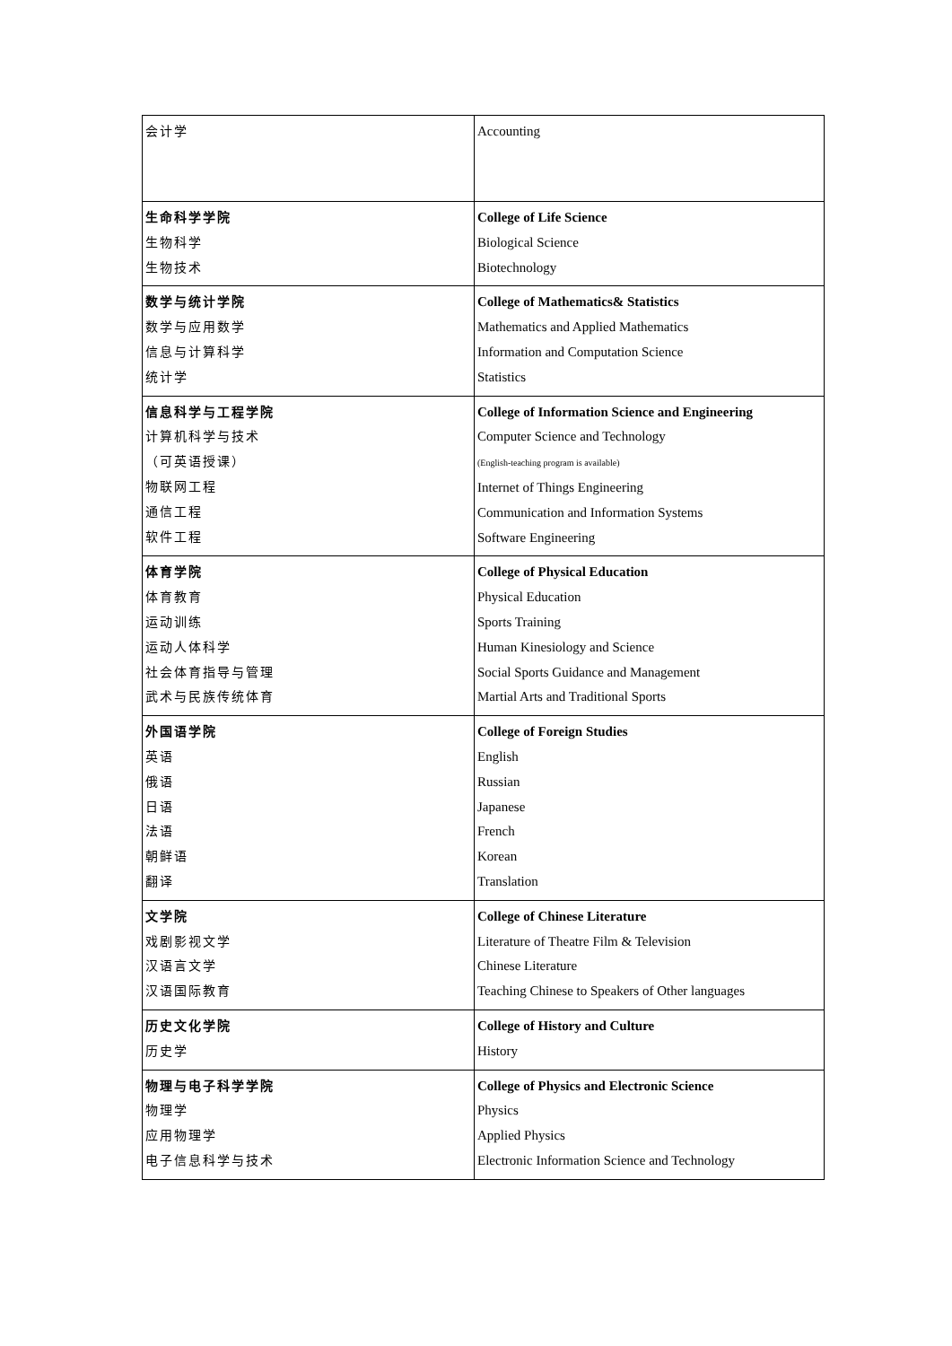| 会计学 | Accounting |
| 生命科学学院 生物科学 生物技术 | College of Life Science Biological Science Biotechnology |
| 数学与统计学院 数学与应用数学 信息与计算科学 统计学 | College of Mathematics& Statistics Mathematics and Applied Mathematics Information and Computation Science Statistics |
| 信息科学与工程学院 计算机科学与技术 （可英语授课） 物联网工程 通信工程 软件工程 | College of Information Science and Engineering Computer Science and Technology (English-teaching program is available) Internet of Things Engineering Communication and Information Systems Software Engineering |
| 体育学院 体育教育 运动训练 运动人体科学 社会体育指导与管理 武术与民族传统体育 | College of Physical Education Physical Education Sports Training Human Kinesiology and Science Social Sports Guidance and Management Martial Arts and Traditional Sports |
| 外国语学院 英语 俄语 日语 法语 朝鲜语 翻译 | College of Foreign Studies English Russian Japanese French Korean Translation |
| 文学院 戏剧影视文学 汉语言文学 汉语国际教育 | College of Chinese Literature Literature of Theatre Film & Television Chinese Literature Teaching Chinese to Speakers of Other languages |
| 历史文化学院 历史学 | College of History and Culture History |
| 物理与电子科学学院 物理学 应用物理学 电子信息科学与技术 | College of Physics and Electronic Science Physics Applied Physics Electronic Information Science and Technology |